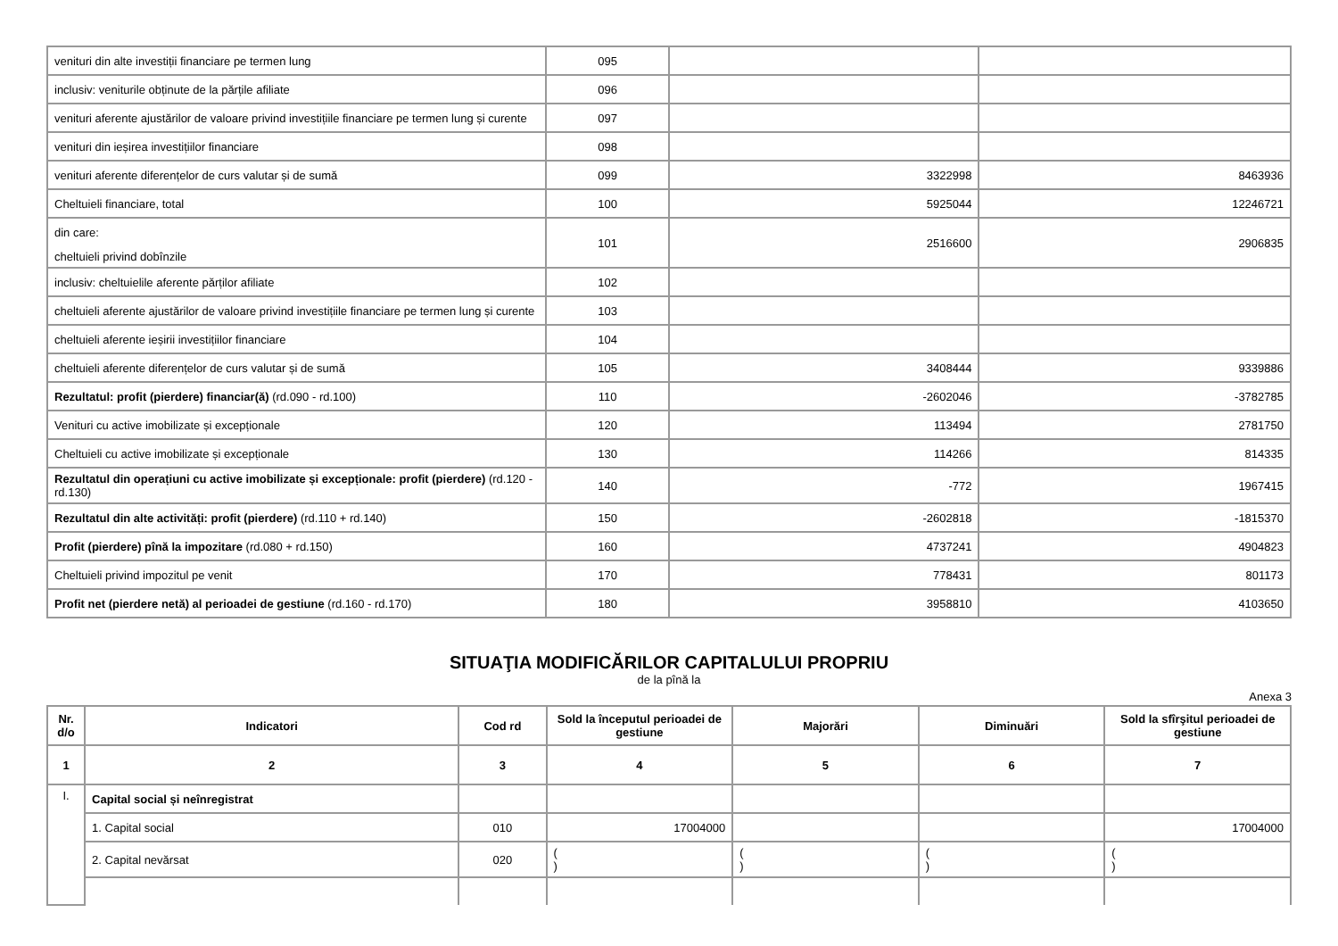| venituri din alte investiții financiare pe termen lung | 095 | | |
| inclusiv: veniturile obținute de la părțile afiliate | 096 | | |
| venituri aferente ajustărilor de valoare privind investițiile financiare pe termen lung și curente | 097 | | |
| venituri din ieșirea investițiilor financiare | 098 | | |
| venituri aferente diferențelor de curs valutar și de sumă | 099 | 3322998 | 8463936 |
| Cheltuieli financiare, total | 100 | 5925044 | 12246721 |
| din care: cheltuieli privind dobînzile | 101 | 2516600 | 2906835 |
| inclusiv: cheltuielile aferente părților afiliate | 102 | | |
| cheltuieli aferente ajustărilor de valoare privind investițiile financiare pe termen lung și curente | 103 | | |
| cheltuieli aferente ieșirii investițiilor financiare | 104 | | |
| cheltuieli aferente diferențelor de curs valutar și de sumă | 105 | 3408444 | 9339886 |
| Rezultatul: profit (pierdere) financiar(ă) (rd.090 - rd.100) | 110 | -2602046 | -3782785 |
| Venituri cu active imobilizate și excepționale | 120 | 113494 | 2781750 |
| Cheltuieli cu active imobilizate și excepționale | 130 | 114266 | 814335 |
| Rezultatul din operațiuni cu active imobilizate și excepționale: profit (pierdere) (rd.120 - rd.130) | 140 | -772 | 1967415 |
| Rezultatul din alte activități: profit (pierdere) (rd.110 + rd.140) | 150 | -2602818 | -1815370 |
| Profit (pierdere) pînă la impozitare (rd.080 + rd.150) | 160 | 4737241 | 4904823 |
| Cheltuieli privind impozitul pe venit | 170 | 778431 | 801173 |
| Profit net (pierdere netă) al perioadei de gestiune (rd.160 - rd.170) | 180 | 3958810 | 4103650 |
SITUAŢIA MODIFICĂRILOR CAPITALULUI PROPRIU
de la pînă la
Anexa 3
| Nr. d/o | Indicatori | Cod rd | Sold la începutul perioadei de gestiune | Majorări | Diminuări | Sold la sfîrşitul perioadei de gestiune |
| --- | --- | --- | --- | --- | --- | --- |
| 1 | 2 | 3 | 4 | 5 | 6 | 7 |
| I. | Capital social și neînregistrat | | | | | |
| | 1. Capital social | 010 | 17004000 | | | 17004000 |
| | 2. Capital nevărsat | 020 | ( ) | ( ) | ( ) | ( ) |